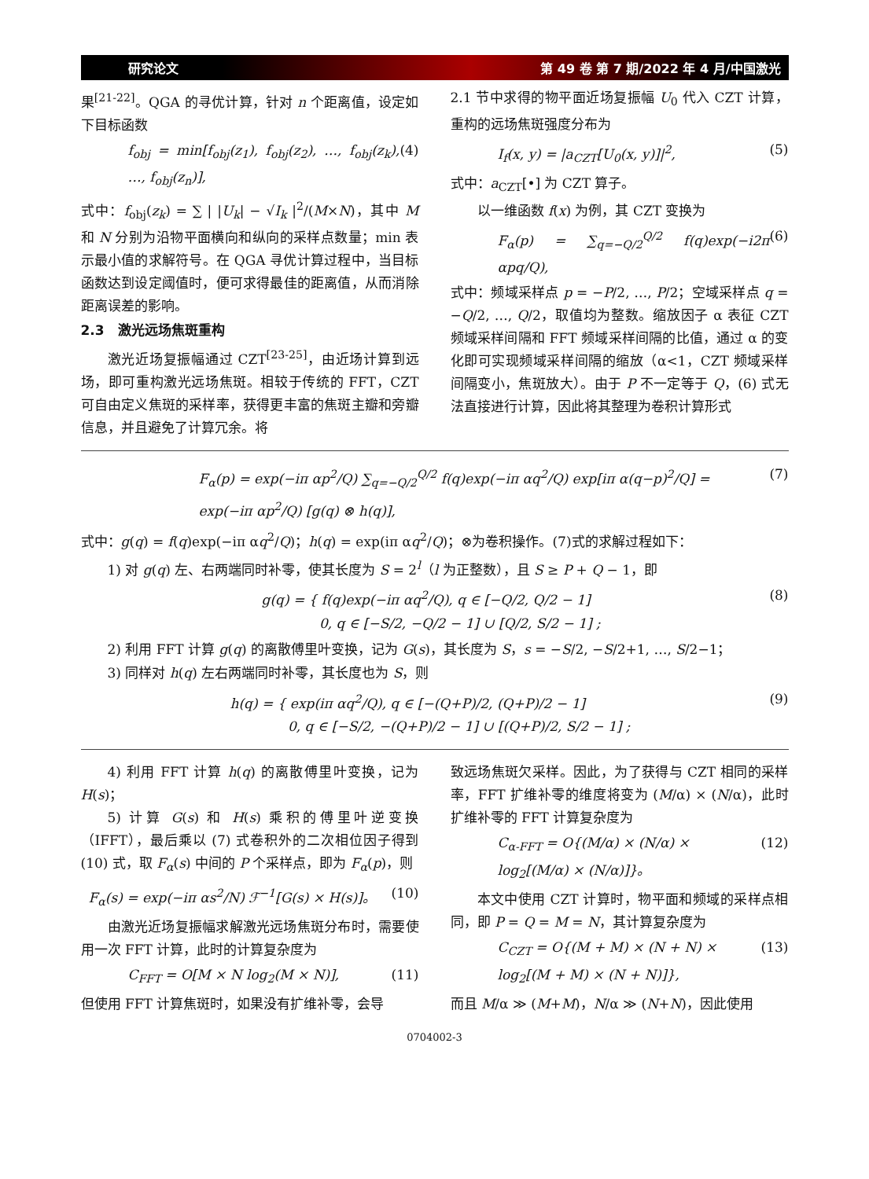研究论文 第 49 卷 第 7 期/2022 年 4 月/中国激光
果<sup>[21-22]</sup>。QGA 的寻优计算，针对 n 个距离值，设定如下目标函数
f<sub>obj</sub> = min[f<sub>obj</sub>(z<sub>1</sub>), f<sub>obj</sub>(z<sub>2</sub>), …, f<sub>obj</sub>(z<sub>k</sub>), …, f<sub>obj</sub>(z<sub>n</sub>)], (4)
式中：f<sub>obj</sub>(z<sub>k</sub>) = ∑ | |U<sub>k</sub>| − √I<sub>k</sub> |<sup>2</sup>/(M×N)，其中 M 和 N 分别为沿物平面横向和纵向的采样点数量；min 表示最小值的求解符号。在 QGA 寻优计算过程中，当目标函数达到设定阈值时，便可求得最佳的距离值，从而消除距离误差的影响。
2.3　激光远场焦斑重构
激光近场复振幅通过 CZT<sup>[23-25]</sup>，由近场计算到远场，即可重构激光远场焦斑。相较于传统的 FFT，CZT 可自由定义焦斑的采样率，获得更丰富的焦斑主瓣和旁瓣信息，并且避免了计算冗余。将
2.1 节中求得的物平面近场复振幅 U<sub>0</sub> 代入 CZT 计算，重构的远场焦斑强度分布为
I<sub>f</sub>(x, y) = |a<sub>CZT</sub>[U<sub>0</sub>(x, y)]|<sup>2</sup>, (5)
式中：a<sub>CZT</sub>[•] 为 CZT 算子。
以一维函数 f(x) 为例，其 CZT 变换为
F<sub>α</sub>(p) = ∑<sub>q=−Q/2</sub><sup>Q/2</sup> f(q)exp(−i2π αpq/Q), (6)
式中：频域采样点 p = −P/2, …, P/2；空域采样点 q = −Q/2, …, Q/2，取值均为整数。缩放因子 α 表征 CZT 频域采样间隔和 FFT 频域采样间隔的比值，通过 α 的变化即可实现频域采样间隔的缩放（α<1，CZT 频域采样间隔变小，焦斑放大）。由于 P 不一定等于 Q，(6) 式无法直接进行计算，因此将其整理为卷积计算形式
F<sub>α</sub>(p) = exp(−iπ αp<sup>2</sup>/Q) ∑<sub>q=−Q/2</sub><sup>Q/2</sup> f(q)exp(−iπ αq<sup>2</sup>/Q) exp[iπ α(q−p)<sup>2</sup>/Q] =
exp(−iπ αp<sup>2</sup>/Q) [g(q) ⊗ h(q)], (7)
式中：g(q) = f(q)exp(−iπ αq<sup>2</sup>/Q)；h(q) = exp(iπ αq<sup>2</sup>/Q)；⊗为卷积操作。(7)式的求解过程如下：
1) 对 g(q) 左、右两端同时补零，使其长度为 S = 2<sup>l</sup>（l 为正整数），且 S ≥ P + Q − 1，即
g(q) = { f(q)exp(−iπ αq<sup>2</sup>/Q), q ∈ [−Q/2, Q/2 − 1]
　　　　 0, q ∈ [−S/2, −Q/2 − 1] ∪ [Q/2, S/2 − 1] ; (8)
2) 利用 FFT 计算 g(q) 的离散傅里叶变换，记为 G(s)，其长度为 S，s = −S/2, −S/2+1, …, S/2−1；
3) 同样对 h(q) 左右两端同时补零，其长度也为 S，则
h(q) = { exp(iπ αq<sup>2</sup>/Q), q ∈ [−(Q+P)/2, (Q+P)/2 − 1]
　　　　 0, q ∈ [−S/2, −(Q+P)/2 − 1] ∪ [(Q+P)/2, S/2 − 1] ; (9)
4) 利用 FFT 计算 h(q) 的离散傅里叶变换，记为 H(s)；
5) 计算 G(s) 和 H(s) 乘积的傅里叶逆变换（IFFT），最后乘以 (7) 式卷积外的二次相位因子得到 (10) 式，取 F<sub>α</sub>(s) 中间的 P 个采样点，即为 F<sub>α</sub>(p)，则
F<sub>α</sub>(s) = exp(−iπ αs<sup>2</sup>/N) ℱ<sup>−1</sup>[G(s) × H(s)]。 (10)
由激光近场复振幅求解激光远场焦斑分布时，需要使用一次 FFT 计算，此时的计算复杂度为
C<sub>FFT</sub> = O[M × N log<sub>2</sub>(M × N)], (11)
但使用 FFT 计算焦斑时，如果没有扩维补零，会导
致远场焦斑欠采样。因此，为了获得与 CZT 相同的采样率，FFT 扩维补零的维度将变为 (M/α) × (N/α)，此时扩维补零的 FFT 计算复杂度为
C<sub>α-FFT</sub> = O{(M/α) × (N/α) ×
log<sub>2</sub>[(M/α) × (N/α)]}。 (12)
本文中使用 CZT 计算时，物平面和频域的采样点相同，即 P = Q = M = N，其计算复杂度为
C<sub>CZT</sub> = O{(M + M) × (N + N) ×
log<sub>2</sub>[(M + M) × (N + N)]}, (13)
而且 M/α ≫ (M+M)，N/α ≫ (N+N)，因此使用
0704002-3